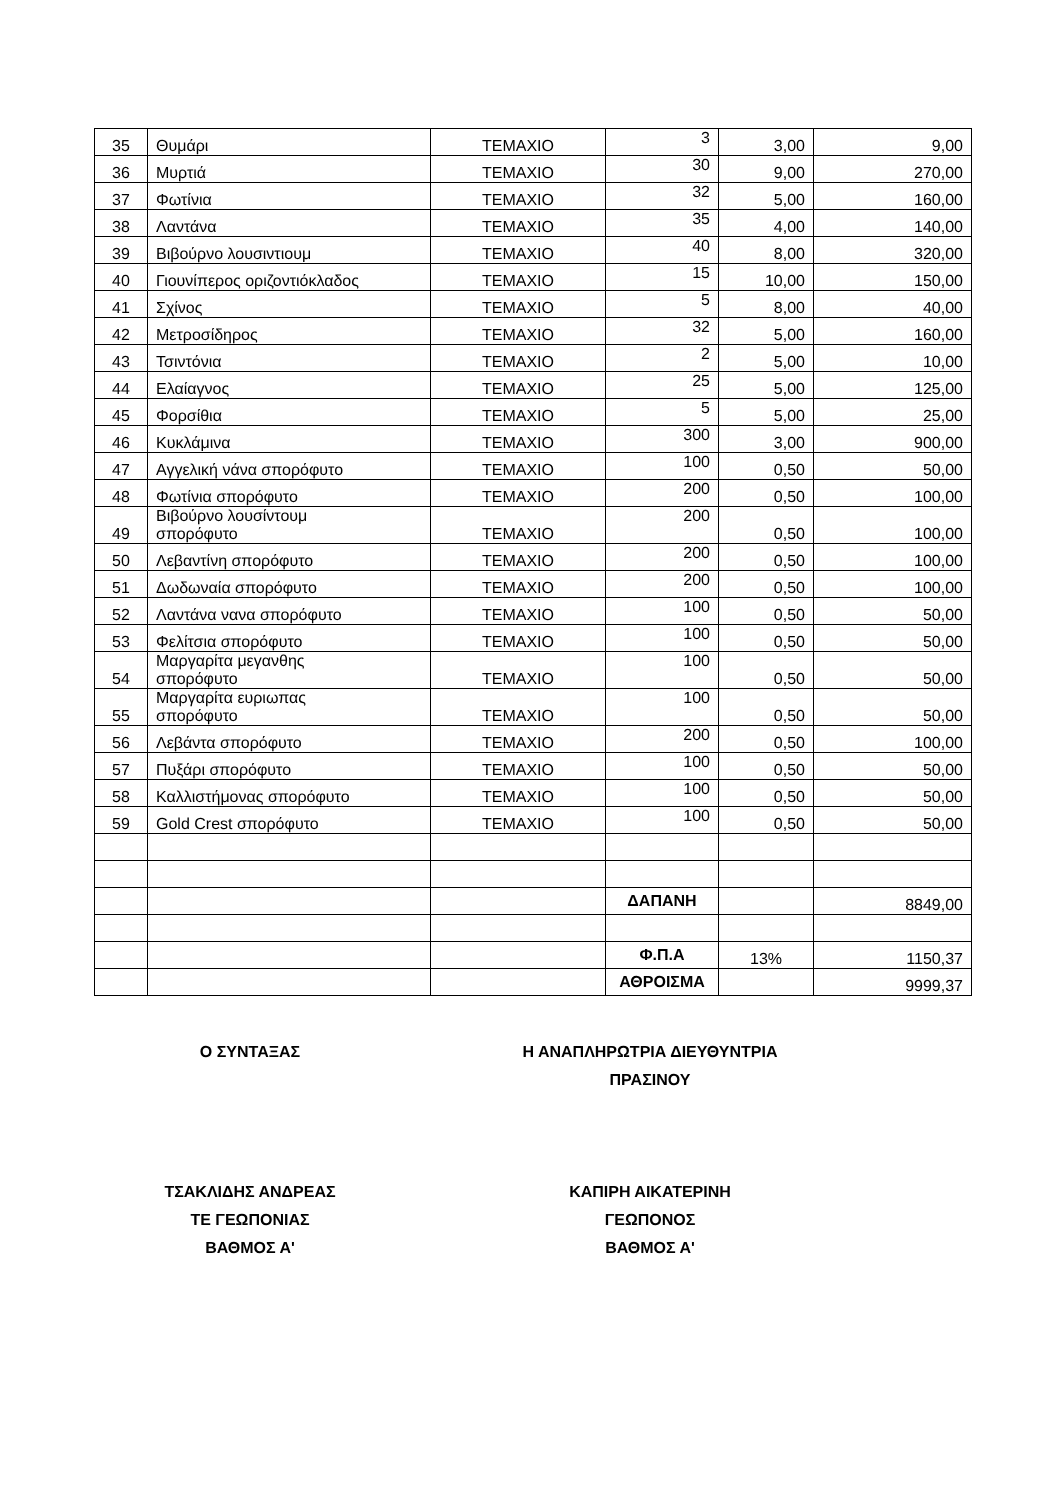| 35 | Θυμάρι | ΤΕΜΑΧΙΟ | 3 | 3,00 | 9,00 |
| 36 | Μυρτιά | ΤΕΜΑΧΙΟ | 30 | 9,00 | 270,00 |
| 37 | Φωτίνια | ΤΕΜΑΧΙΟ | 32 | 5,00 | 160,00 |
| 38 | Λαντάνα | ΤΕΜΑΧΙΟ | 35 | 4,00 | 140,00 |
| 39 | Βιβούρνο λουσιντιουμ | ΤΕΜΑΧΙΟ | 40 | 8,00 | 320,00 |
| 40 | Γιουνίπερος οριζοντιόκλαδος | ΤΕΜΑΧΙΟ | 15 | 10,00 | 150,00 |
| 41 | Σχίνος | ΤΕΜΑΧΙΟ | 5 | 8,00 | 40,00 |
| 42 | Μετροσίδηρος | ΤΕΜΑΧΙΟ | 32 | 5,00 | 160,00 |
| 43 | Τσιντόνια | ΤΕΜΑΧΙΟ | 2 | 5,00 | 10,00 |
| 44 | Ελαίαγνος | ΤΕΜΑΧΙΟ | 25 | 5,00 | 125,00 |
| 45 | Φορσίθια | ΤΕΜΑΧΙΟ | 5 | 5,00 | 25,00 |
| 46 | Κυκλάμινα | ΤΕΜΑΧΙΟ | 300 | 3,00 | 900,00 |
| 47 | Αγγελική νάνα σπορόφυτο | ΤΕΜΑΧΙΟ | 100 | 0,50 | 50,00 |
| 48 | Φωτίνια σπορόφυτο | ΤΕΜΑΧΙΟ | 200 | 0,50 | 100,00 |
| 49 | Βιβούρνο λουσίντουμ σπορόφυτο | ΤΕΜΑΧΙΟ | 200 | 0,50 | 100,00 |
| 50 | Λεβαντίνη σπορόφυτο | ΤΕΜΑΧΙΟ | 200 | 0,50 | 100,00 |
| 51 | Δωδωναία σπορόφυτο | ΤΕΜΑΧΙΟ | 200 | 0,50 | 100,00 |
| 52 | Λαντάνα νανα σπορόφυτο | ΤΕΜΑΧΙΟ | 100 | 0,50 | 50,00 |
| 53 | Φελίτσια σπορόφυτο | ΤΕΜΑΧΙΟ | 100 | 0,50 | 50,00 |
| 54 | Μαργαρίτα μεγανθης σπορόφυτο | ΤΕΜΑΧΙΟ | 100 | 0,50 | 50,00 |
| 55 | Μαργαρίτα ευριωπας σπορόφυτο | ΤΕΜΑΧΙΟ | 100 | 0,50 | 50,00 |
| 56 | Λεβάντα σπορόφυτο | ΤΕΜΑΧΙΟ | 200 | 0,50 | 100,00 |
| 57 | Πυξάρι σπορόφυτο | ΤΕΜΑΧΙΟ | 100 | 0,50 | 50,00 |
| 58 | Καλλιστήμονας σπορόφυτο | ΤΕΜΑΧΙΟ | 100 | 0,50 | 50,00 |
| 59 | Gold Crest σπορόφυτο | ΤΕΜΑΧΙΟ | 100 | 0,50 | 50,00 |
| | | | ΔΑΠΑΝΗ | | 8849,00 |
| | | | Φ.Π.Α | 13% | 1150,37 |
| | | | ΑΘΡΟΙΣΜΑ | | 9999,37 |
Ο ΣΥΝΤΑΞΑΣ
ΤΣΑΚΛΙΔΗΣ ΑΝΔΡΕΑΣ
ΤΕ ΓΕΩΠΟΝΙΑΣ
ΒΑΘΜΟΣ Α'
Η ΑΝΑΠΛΗΡΩΤΡΙΑ ΔΙΕΥΘΥΝΤΡΙΑ
ΠΡΑΣΙΝΟΥ
ΚΑΠΙΡΗ ΑΙΚΑΤΕΡΙΝΗ
ΓΕΩΠΟΝΟΣ
ΒΑΘΜΟΣ Α'